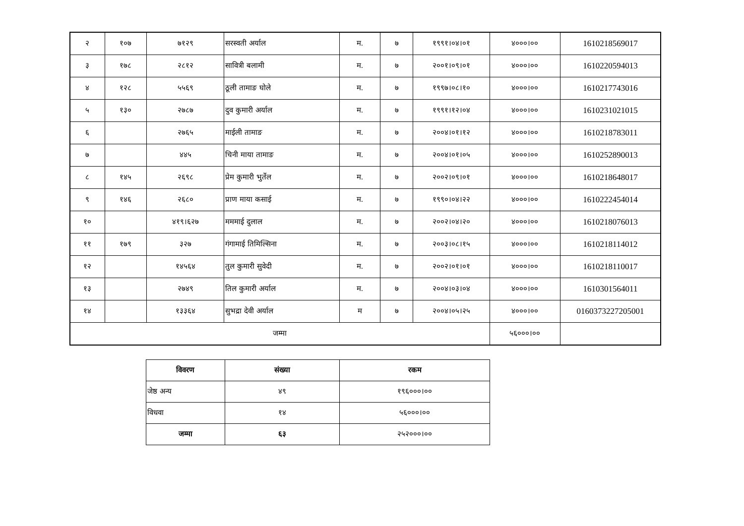| २ | १०७ | ७१२९ | सरस्वती अर्याल | म. | ७ | १९९१।०४।०१ | ४०००।०० | 1610218569017 |
| ३ | १७८ | २८१२ | सावित्री बलामी | म. | ७ | २००१।०९।०१ | ४०००।०० | 1610220594013 |
| ४ | १२८ | ५५६९ | ठूली तामाङ घोले | म. | ७ | १९९७।०८।१० | ४०००।०० | 1610217743016 |
| ५ | १३० | २७८७ | दुव कुमारी अर्याल | म. | ७ | १९९१।१२।०४ | ४०००।०० | 1610231021015 |
| ६ | | २७६५ | माईली तामाङ | म. | ७ | २००४।०१।१२ | ४०००।०० | 1610218783011 |
| ७ | | ४४५ | चिनी माया तामाङ | म. | ७ | २००४।०१।०५ | ४०००।०० | 1610252890013 |
| ८ | १४५ | २६९८ | प्रेम कुमारी भुर्तेल | म. | ७ | २००२।०९।०१ | ४०००।०० | 1610218648017 |
| ९ | १४६ | २६८० | प्राण माया कसाई | म. | ७ | १९९०।०४।२२ | ४०००।०० | 1610222454014 |
| १० | | ४१९।६२७ | मममाई दुलाल | म. | ७ | २००२।०४।२० | ४०००।०० | 1610218076013 |
| ११ | १७९ | ३२७ | गंगामाई तिमिल्सिना | म. | ७ | २००३।०८।१५ | ४०००।०० | 1610218114012 |
| १२ | | १४५६४ | तुल कुमारी सुवेदी | म. | ७ | २००२।०१।०१ | ४०००।०० | 1610218110017 |
| १३ | | २७४९ | तिल कुमारी अर्याल | म. | ७ | २००४।०३।०४ | ४०००।०० | 1610301564011 |
| १४ | | १३३६४ | सुभद्रा देवी अर्याल | म | ७ | २००४।०५।२५ | ४०००।०० | 0160373227205001 |
| जम्मा | | | | | | | ५६०००।०० | |
| विवरण | संख्या | रकम |
| --- | --- | --- |
| जेष्ठ अन्य | ४९ | १९६०००।०० |
| विधवा | १४ | ५६०००।०० |
| जम्मा | ६३ | २५२०००।०० |